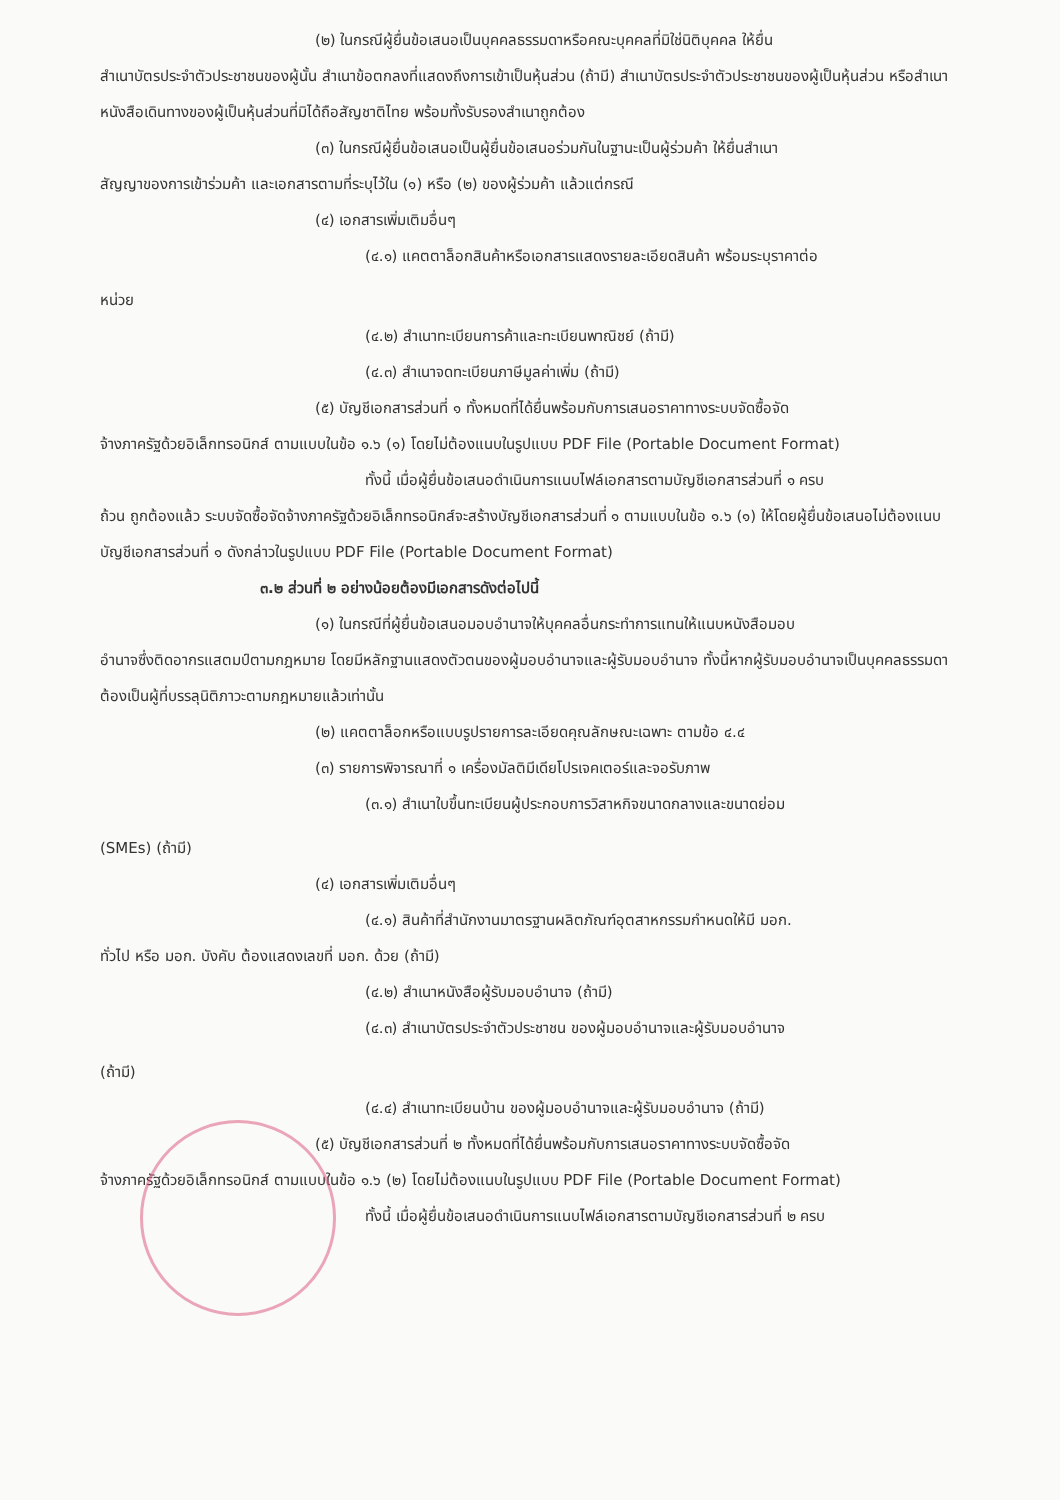(๒) ในกรณีผู้ยื่นข้อเสนอเป็นบุคคลธรรมดาหรือคณะบุคคลที่มิใช่นิติบุคคล ให้ยื่น
สำเนาบัตรประจำตัวประชาชนของผู้นั้น สำเนาข้อตกลงที่แสดงถึงการเข้าเป็นหุ้นส่วน (ถ้ามี) สำเนาบัตรประจำตัวประชาชนของผู้เป็นหุ้นส่วน หรือสำเนาหนังสือเดินทางของผู้เป็นหุ้นส่วนที่มิได้ถือสัญชาติไทย พร้อมทั้งรับรองสำเนาถูกต้อง
(๓) ในกรณีผู้ยื่นข้อเสนอเป็นผู้ยื่นข้อเสนอร่วมกันในฐานะเป็นผู้ร่วมค้า ให้ยื่นสำเนา
สัญญาของการเข้าร่วมค้า และเอกสารตามที่ระบุไว้ใน (๑) หรือ (๒) ของผู้ร่วมค้า แล้วแต่กรณี
(๔) เอกสารเพิ่มเติมอื่นๆ
(๔.๑) แคตตาล็อกสินค้าหรือเอกสารแสดงรายละเอียดสินค้า พร้อมระบุราคาต่อ
หน่วย
(๔.๒) สำเนาทะเบียนการค้าและทะเบียนพาณิชย์ (ถ้ามี)
(๔.๓) สำเนาจดทะเบียนภาษีมูลค่าเพิ่ม (ถ้ามี)
(๕) บัญชีเอกสารส่วนที่ ๑ ทั้งหมดที่ได้ยื่นพร้อมกับการเสนอราคาทางระบบจัดซื้อจัด
จ้างภาครัฐด้วยอิเล็กทรอนิกส์ ตามแบบในข้อ ๑.๖ (๑) โดยไม่ต้องแนบในรูปแบบ PDF File (Portable Document Format)
ทั้งนี้ เมื่อผู้ยื่นข้อเสนอดำเนินการแนบไฟล์เอกสารตามบัญชีเอกสารส่วนที่ ๑ ครบ
ถ้วน ถูกต้องแล้ว ระบบจัดซื้อจัดจ้างภาครัฐด้วยอิเล็กทรอนิกส์จะสร้างบัญชีเอกสารส่วนที่ ๑ ตามแบบในข้อ ๑.๖ (๑) ให้โดยผู้ยื่นข้อเสนอไม่ต้องแนบบัญชีเอกสารส่วนที่ ๑ ดังกล่าวในรูปแบบ PDF File (Portable Document Format)
๓.๒ ส่วนที่ ๒ อย่างน้อยต้องมีเอกสารดังต่อไปนี้
(๑) ในกรณีที่ผู้ยื่นข้อเสนอมอบอำนาจให้บุคคลอื่นกระทำการแทนให้แนบหนังสือมอบ
อำนาจซึ่งติดอากรแสตมป์ตามกฎหมาย โดยมีหลักฐานแสดงตัวตนของผู้มอบอำนาจและผู้รับมอบอำนาจ ทั้งนี้หากผู้รับมอบอำนาจเป็นบุคคลธรรมดาต้องเป็นผู้ที่บรรลุนิติภาวะตามกฎหมายแล้วเท่านั้น
(๒) แคตตาล็อกหรือแบบรูปรายการละเอียดคุณลักษณะเฉพาะ ตามข้อ ๔.๔
(๓) รายการพิจารณาที่ ๑ เครื่องมัลติมีเดียโปรเจคเตอร์และจอรับภาพ
(๓.๑) สำเนาใบขึ้นทะเบียนผู้ประกอบการวิสาหกิจขนาดกลางและขนาดย่อม
(SMEs) (ถ้ามี)
(๔) เอกสารเพิ่มเติมอื่นๆ
(๔.๑) สินค้าที่สำนักงานมาตรฐานผลิตภัณฑ์อุตสาหกรรมกำหนดให้มี มอก.
ทั่วไป หรือ มอก. บังคับ ต้องแสดงเลขที่ มอก. ด้วย (ถ้ามี)
(๔.๒) สำเนาหนังสือผู้รับมอบอำนาจ (ถ้ามี)
(๔.๓) สำเนาบัตรประจำตัวประชาชน ของผู้มอบอำนาจและผู้รับมอบอำนาจ
(ถ้ามี)
(๔.๔) สำเนาทะเบียนบ้าน ของผู้มอบอำนาจและผู้รับมอบอำนาจ (ถ้ามี)
(๕) บัญชีเอกสารส่วนที่ ๒ ทั้งหมดที่ได้ยื่นพร้อมกับการเสนอราคาทางระบบจัดซื้อจัด
จ้างภาครัฐด้วยอิเล็กทรอนิกส์ ตามแบบในข้อ ๑.๖ (๒) โดยไม่ต้องแนบในรูปแบบ PDF File (Portable Document Format)
ทั้งนี้ เมื่อผู้ยื่นข้อเสนอดำเนินการแนบไฟล์เอกสารตามบัญชีเอกสารส่วนที่ ๒ ครบ